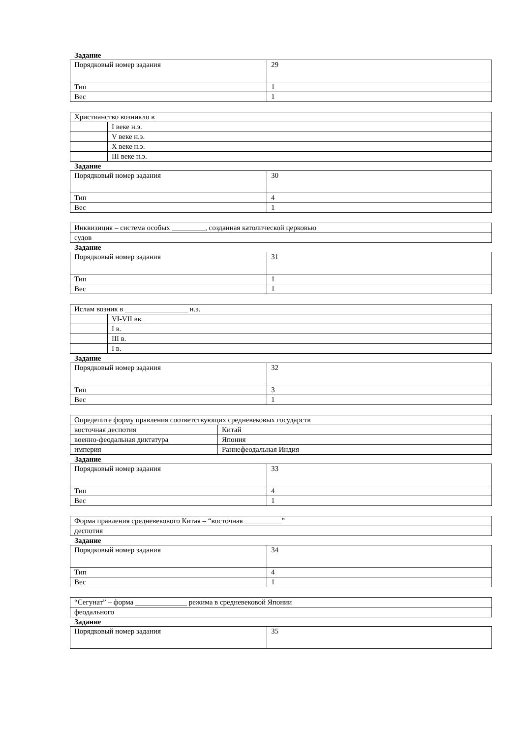Задание
| Порядковый номер задания | 29 |
| Тип | 1 |
| Вес | 1 |
| Христианство возникло в | |
| | I веке н.э. |
| | V веке н.э. |
| | X веке н.э. |
| | III веке н.э. |
Задание
| Порядковый номер задания | 30 |
| Тип | 4 |
| Вес | 1 |
| Инквизиция – система особых _________, созданная католической церковью |
| судов |
Задание
| Порядковый номер задания | 31 |
| Тип | 1 |
| Вес | 1 |
| Ислам возник в _________________ н.э. | |
| | VI-VII вв. |
| | I в. |
| | III в. |
| | I в. |
Задание
| Порядковый номер задания | 32 |
| Тип | 3 |
| Вес | 1 |
| Определите форму правления соответствующих средневековых государств | |
| восточная деспотия | Китай |
| военно-феодальная диктатура | Япония |
| империя | Раннефеодальная Индия |
Задание
| Порядковый номер задания | 33 |
| Тип | 4 |
| Вес | 1 |
| Форма правления средневекового Китая – “восточная __________” |
| деспотия |
Задание
| Порядковый номер задания | 34 |
| Тип | 4 |
| Вес | 1 |
| “Сегунат” – форма ______________ режима в средневековой Японии |
| феодального |
Задание
| Порядковый номер задания | 35 |